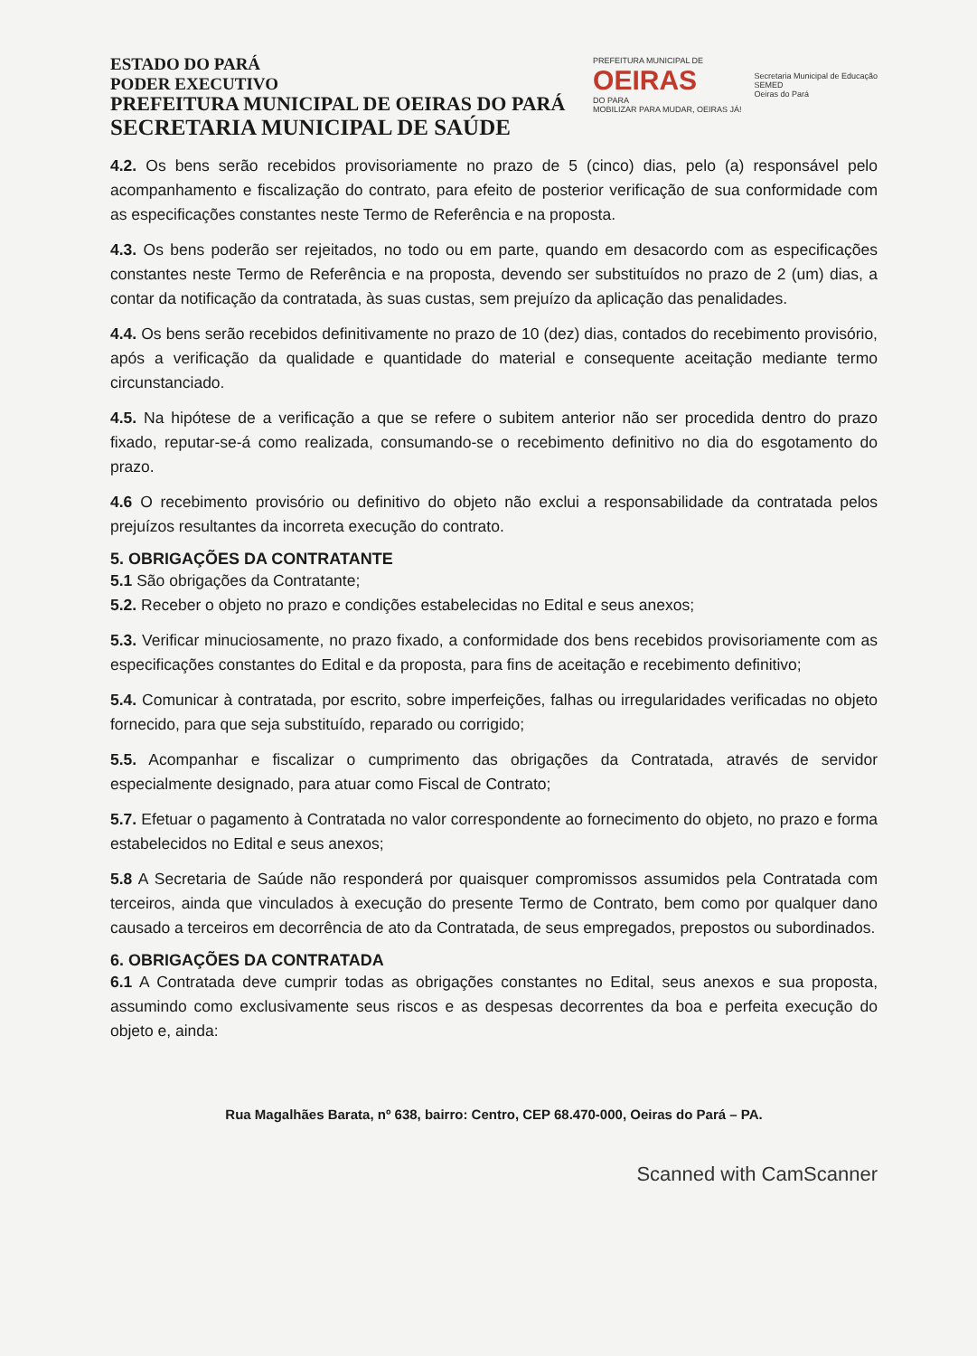ESTADO DO PARÁ
PODER EXECUTIVO
PREFEITURA MUNICIPAL DE OEIRAS DO PARÁ
SECRETARIA MUNICIPAL DE SAÚDE
PREFEITURA MUNICIPAL DE
OEIRAS
DO PARA
MOBILIZAR PARA MUDAR, OEIRAS JÁ!
Secretaria Municipal de Educação
SEMED
Oeiras do Pará
4.2. Os bens serão recebidos provisoriamente no prazo de 5 (cinco) dias, pelo (a) responsável pelo acompanhamento e fiscalização do contrato, para efeito de posterior verificação de sua conformidade com as especificações constantes neste Termo de Referência e na proposta.
4.3. Os bens poderão ser rejeitados, no todo ou em parte, quando em desacordo com as especificações constantes neste Termo de Referência e na proposta, devendo ser substituídos no prazo de 2 (um) dias, a contar da notificação da contratada, às suas custas, sem prejuízo da aplicação das penalidades.
4.4. Os bens serão recebidos definitivamente no prazo de 10 (dez) dias, contados do recebimento provisório, após a verificação da qualidade e quantidade do material e consequente aceitação mediante termo circunstanciado.
4.5. Na hipótese de a verificação a que se refere o subitem anterior não ser procedida dentro do prazo fixado, reputar-se-á como realizada, consumando-se o recebimento definitivo no dia do esgotamento do prazo.
4.6 O recebimento provisório ou definitivo do objeto não exclui a responsabilidade da contratada pelos prejuízos resultantes da incorreta execução do contrato.
5. OBRIGAÇÕES DA CONTRATANTE
5.1 São obrigações da Contratante;
5.2. Receber o objeto no prazo e condições estabelecidas no Edital e seus anexos;
5.3. Verificar minuciosamente, no prazo fixado, a conformidade dos bens recebidos provisoriamente com as especificações constantes do Edital e da proposta, para fins de aceitação e recebimento definitivo;
5.4. Comunicar à contratada, por escrito, sobre imperfeições, falhas ou irregularidades verificadas no objeto fornecido, para que seja substituído, reparado ou corrigido;
5.5. Acompanhar e fiscalizar o cumprimento das obrigações da Contratada, através de servidor especialmente designado, para atuar como Fiscal de Contrato;
5.7. Efetuar o pagamento à Contratada no valor correspondente ao fornecimento do objeto, no prazo e forma estabelecidos no Edital e seus anexos;
5.8 A Secretaria de Saúde não responderá por quaisquer compromissos assumidos pela Contratada com terceiros, ainda que vinculados à execução do presente Termo de Contrato, bem como por qualquer dano causado a terceiros em decorrência de ato da Contratada, de seus empregados, prepostos ou subordinados.
6. OBRIGAÇÕES DA CONTRATADA
6.1 A Contratada deve cumprir todas as obrigações constantes no Edital, seus anexos e sua proposta, assumindo como exclusivamente seus riscos e as despesas decorrentes da boa e perfeita execução do objeto e, ainda:
Rua Magalhães Barata, nº 638, bairro: Centro, CEP 68.470-000, Oeiras do Pará – PA.
Scanned with CamScanner